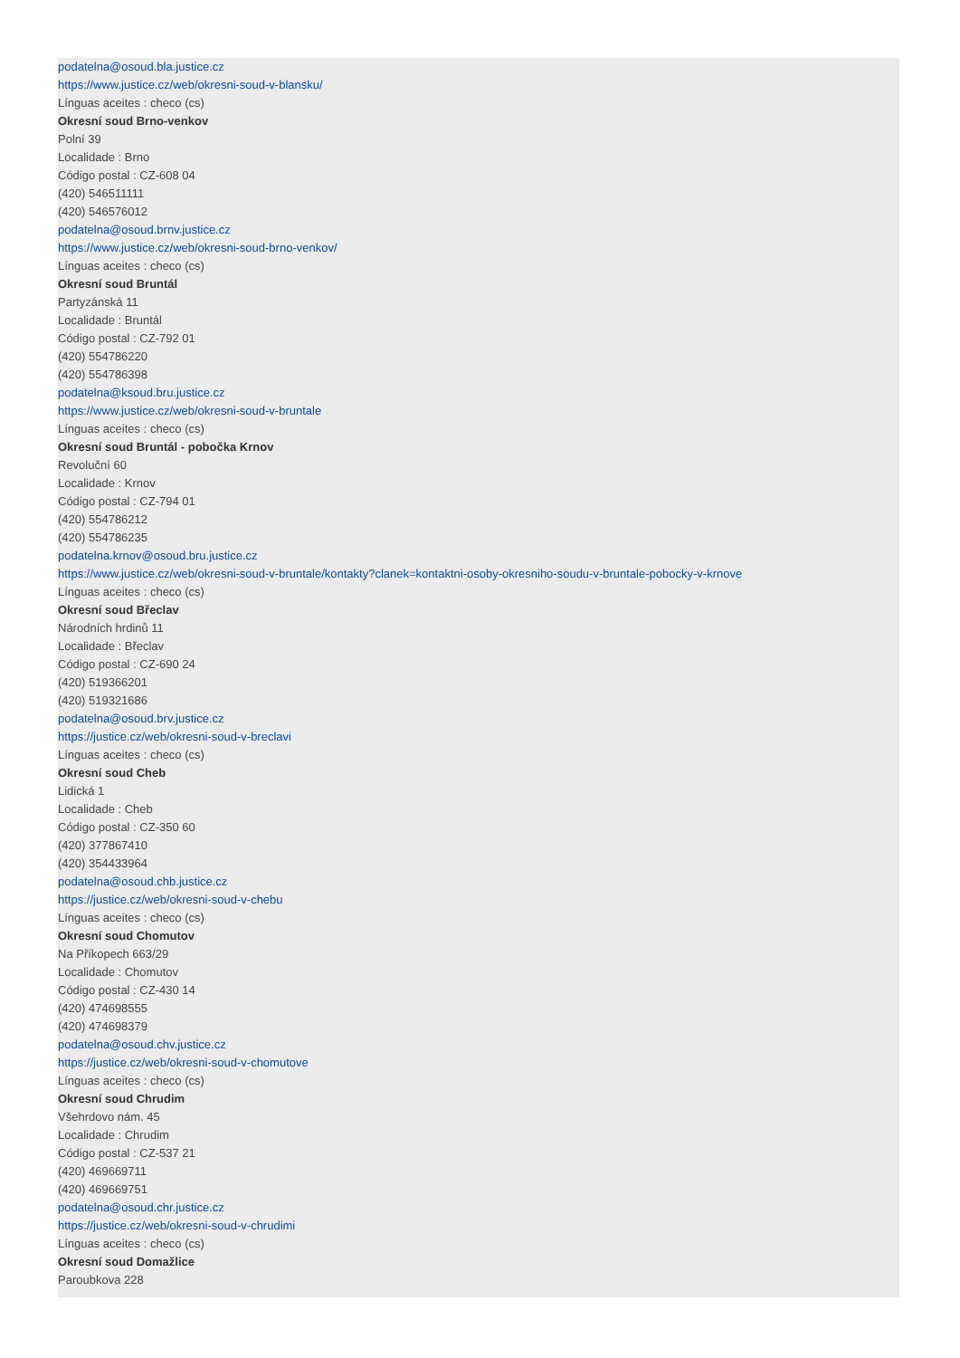podatelna@osoud.bla.justice.cz
https://www.justice.cz/web/okresni-soud-v-blansku/
Línguas aceites : checo (cs)
Okresní soud Brno-venkov
Polní 39
Localidade : Brno
Código postal : CZ-608 04
(420) 546511111
(420) 546576012
podatelna@osoud.brnv.justice.cz
https://www.justice.cz/web/okresni-soud-brno-venkov/
Línguas aceites : checo (cs)
Okresní soud Bruntál
Partyzánská 11
Localidade : Bruntál
Código postal : CZ-792 01
(420) 554786220
(420) 554786398
podatelna@ksoud.bru.justice.cz
https://www.justice.cz/web/okresni-soud-v-bruntale
Línguas aceites : checo (cs)
Okresní soud Bruntál - pobočka Krnov
Revoluční 60
Localidade : Krnov
Código postal : CZ-794 01
(420) 554786212
(420) 554786235
podatelna.krnov@osoud.bru.justice.cz
https://www.justice.cz/web/okresni-soud-v-bruntale/kontakty?clanek=kontaktni-osoby-okresniho-soudu-v-bruntale-pobocky-v-krnove
Línguas aceites : checo (cs)
Okresní soud Břeclav
Národních hrdinů 11
Localidade : Břeclav
Código postal : CZ-690 24
(420) 519366201
(420) 519321686
podatelna@osoud.brv.justice.cz
https://justice.cz/web/okresni-soud-v-breclavi
Línguas aceites : checo (cs)
Okresní soud Cheb
Lidická 1
Localidade : Cheb
Código postal : CZ-350 60
(420) 377867410
(420) 354433964
podatelna@osoud.chb.justice.cz
https://justice.cz/web/okresni-soud-v-chebu
Línguas aceites : checo (cs)
Okresní soud Chomutov
Na Příkopech 663/29
Localidade : Chomutov
Código postal : CZ-430 14
(420) 474698555
(420) 474698379
podatelna@osoud.chv.justice.cz
https://justice.cz/web/okresni-soud-v-chomutove
Línguas aceites : checo (cs)
Okresní soud Chrudim
Všehrdovo nám. 45
Localidade : Chrudim
Código postal : CZ-537 21
(420) 469669711
(420) 469669751
podatelna@osoud.chr.justice.cz
https://justice.cz/web/okresni-soud-v-chrudimi
Línguas aceites : checo (cs)
Okresní soud Domažlice
Paroubkova 228